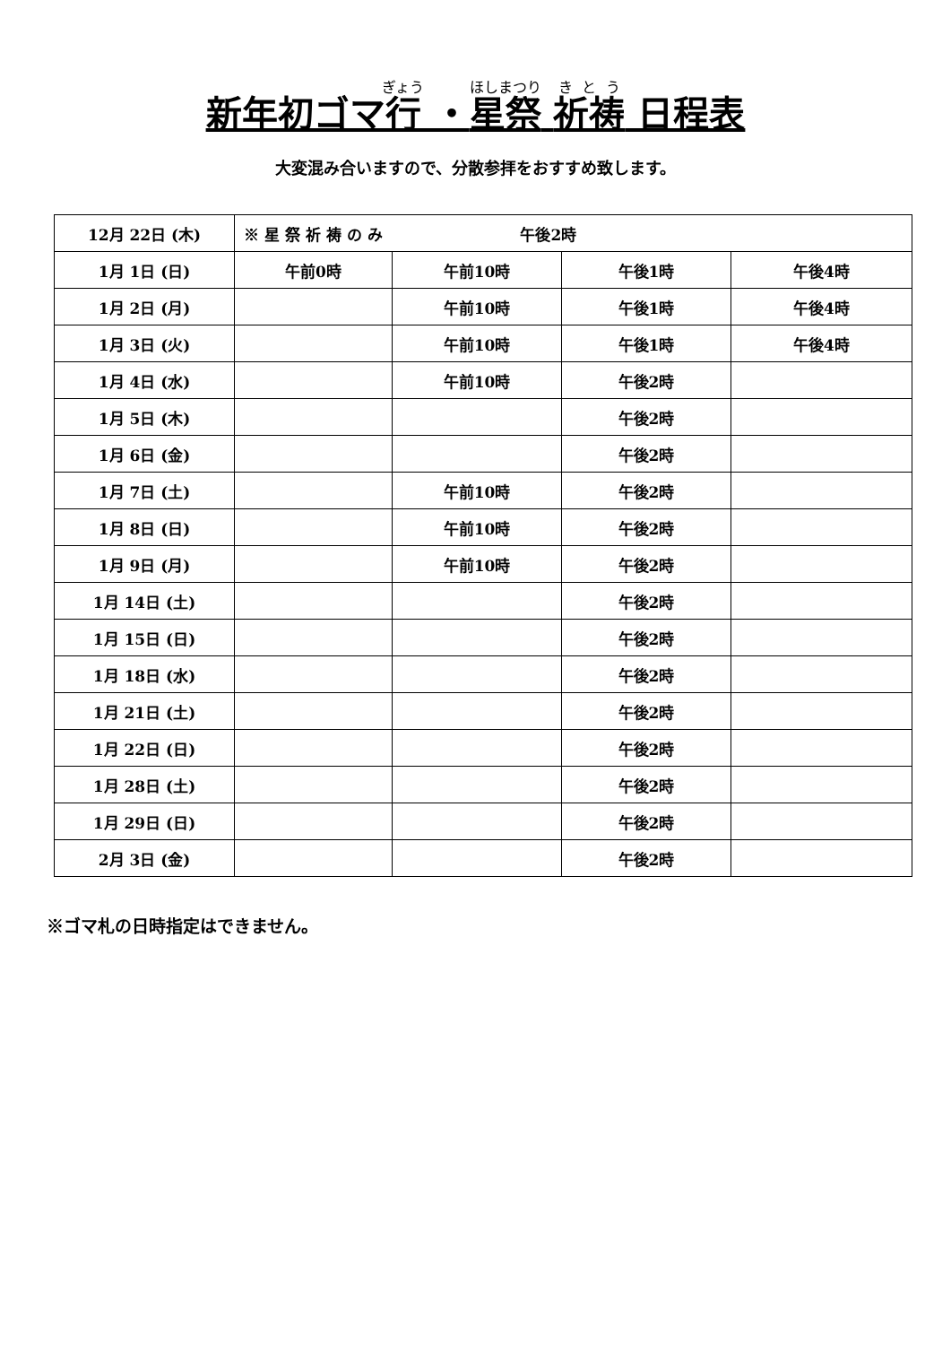新年初ゴマ行 ・星祭 祈祷 日程表
大変混み合いますので、分散参拝をおすすめ致します。
| 12月 22日 (木) | ※ 星 祭 祈 祷 の み 午後2時 | | | |
| 1月 1日 (日) | 午前0時 | 午前10時 | 午後1時 | 午後4時 |
| 1月 2日 (月) | | 午前10時 | 午後1時 | 午後4時 |
| 1月 3日 (火) | | 午前10時 | 午後1時 | 午後4時 |
| 1月 4日 (水) | | 午前10時 | 午後2時 | |
| 1月 5日 (木) | | | 午後2時 | |
| 1月 6日 (金) | | | 午後2時 | |
| 1月 7日 (土) | | 午前10時 | 午後2時 | |
| 1月 8日 (日) | | 午前10時 | 午後2時 | |
| 1月 9日 (月) | | 午前10時 | 午後2時 | |
| 1月 14日 (土) | | | 午後2時 | |
| 1月 15日 (日) | | | 午後2時 | |
| 1月 18日 (水) | | | 午後2時 | |
| 1月 21日 (土) | | | 午後2時 | |
| 1月 22日 (日) | | | 午後2時 | |
| 1月 28日 (土) | | | 午後2時 | |
| 1月 29日 (日) | | | 午後2時 | |
| 2月 3日 (金) | | | 午後2時 | |
※ゴマ札の日時指定はできません。